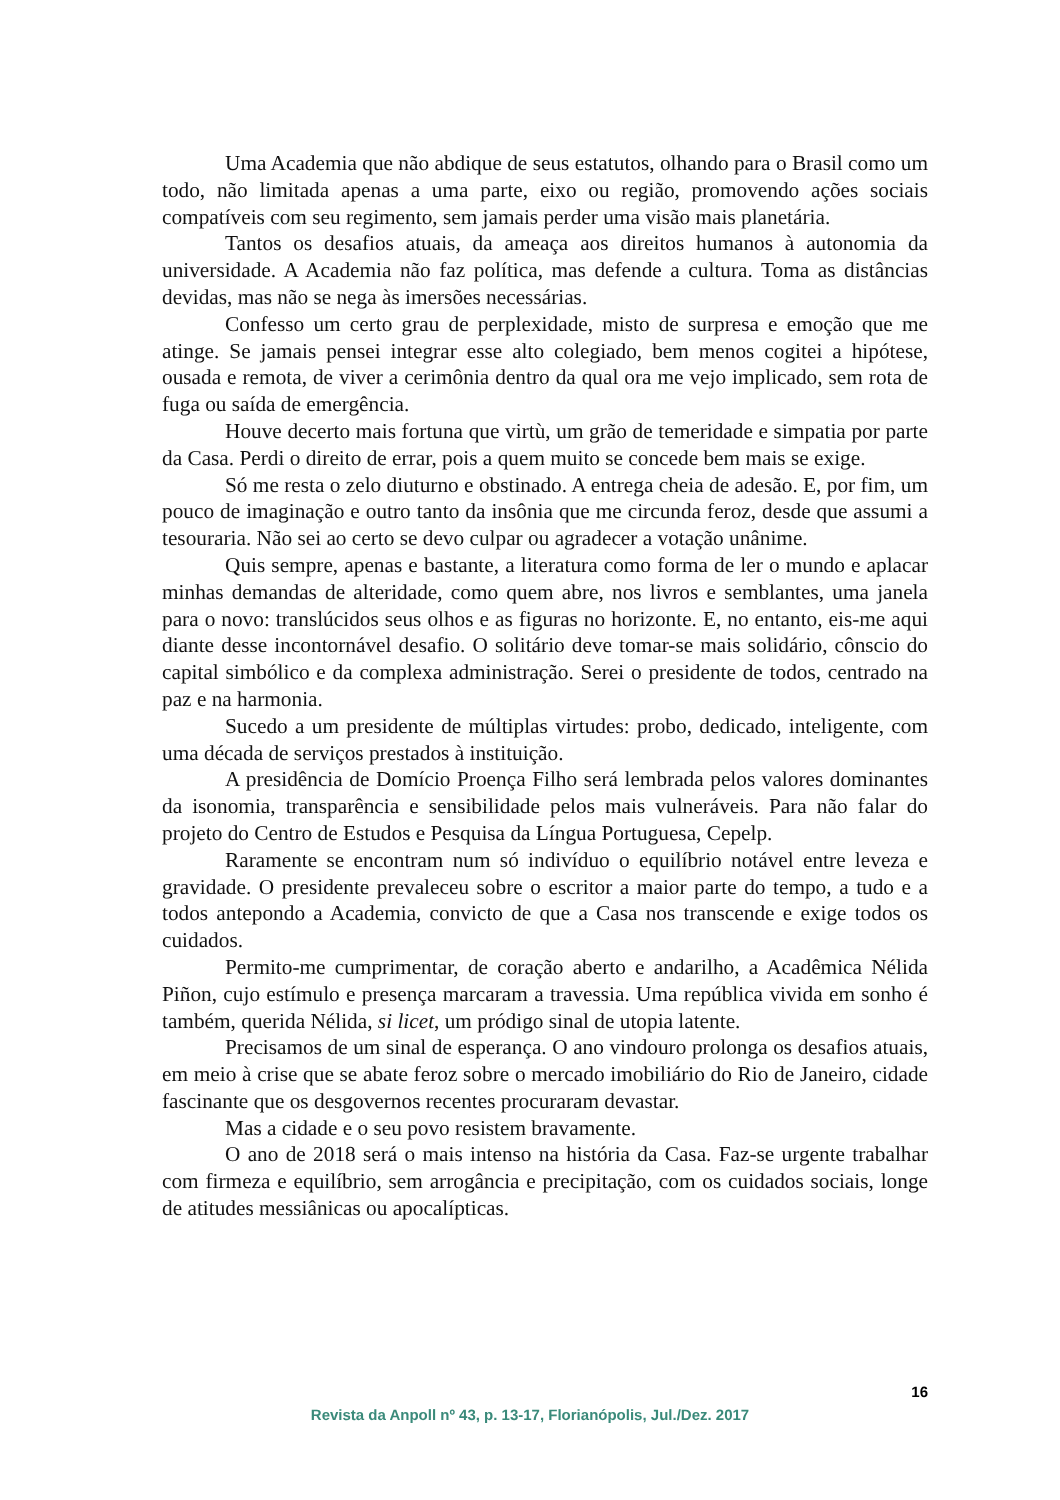Uma Academia que não abdique de seus estatutos, olhando para o Brasil como um todo, não limitada apenas a uma parte, eixo ou região, promovendo ações sociais compatíveis com seu regimento, sem jamais perder uma visão mais planetária.
Tantos os desafios atuais, da ameaça aos direitos humanos à autonomia da universidade. A Academia não faz política, mas defende a cultura. Toma as distâncias devidas, mas não se nega às imersões necessárias.
Confesso um certo grau de perplexidade, misto de surpresa e emoção que me atinge. Se jamais pensei integrar esse alto colegiado, bem menos cogitei a hipótese, ousada e remota, de viver a cerimônia dentro da qual ora me vejo implicado, sem rota de fuga ou saída de emergência.
Houve decerto mais fortuna que virtù, um grão de temeridade e simpatia por parte da Casa. Perdi o direito de errar, pois a quem muito se concede bem mais se exige.
Só me resta o zelo diuturno e obstinado. A entrega cheia de adesão. E, por fim, um pouco de imaginação e outro tanto da insônia que me circunda feroz, desde que assumi a tesouraria. Não sei ao certo se devo culpar ou agradecer a votação unânime.
Quis sempre, apenas e bastante, a literatura como forma de ler o mundo e aplacar minhas demandas de alteridade, como quem abre, nos livros e semblantes, uma janela para o novo: translúcidos seus olhos e as figuras no horizonte. E, no entanto, eis-me aqui diante desse incontornável desafio. O solitário deve tomar-se mais solidário, cônscio do capital simbólico e da complexa administração. Serei o presidente de todos, centrado na paz e na harmonia.
Sucedo a um presidente de múltiplas virtudes: probo, dedicado, inteligente, com uma década de serviços prestados à instituição.
A presidência de Domício Proença Filho será lembrada pelos valores dominantes da isonomia, transparência e sensibilidade pelos mais vulneráveis. Para não falar do projeto do Centro de Estudos e Pesquisa da Língua Portuguesa, Cepelp.
Raramente se encontram num só indivíduo o equilíbrio notável entre leveza e gravidade. O presidente prevaleceu sobre o escritor a maior parte do tempo, a tudo e a todos antepondo a Academia, convicto de que a Casa nos transcende e exige todos os cuidados.
Permito-me cumprimentar, de coração aberto e andarilho, a Acadêmica Nélida Piñon, cujo estímulo e presença marcaram a travessia. Uma república vivida em sonho é também, querida Nélida, si licet, um pródigo sinal de utopia latente.
Precisamos de um sinal de esperança. O ano vindouro prolonga os desafios atuais, em meio à crise que se abate feroz sobre o mercado imobiliário do Rio de Janeiro, cidade fascinante que os desgovernos recentes procuraram devastar.
Mas a cidade e o seu povo resistem bravamente.
O ano de 2018 será o mais intenso na história da Casa. Faz-se urgente trabalhar com firmeza e equilíbrio, sem arrogância e precipitação, com os cuidados sociais, longe de atitudes messiânicas ou apocalípticas.
16
Revista da Anpoll nº 43, p. 13-17, Florianópolis, Jul./Dez. 2017